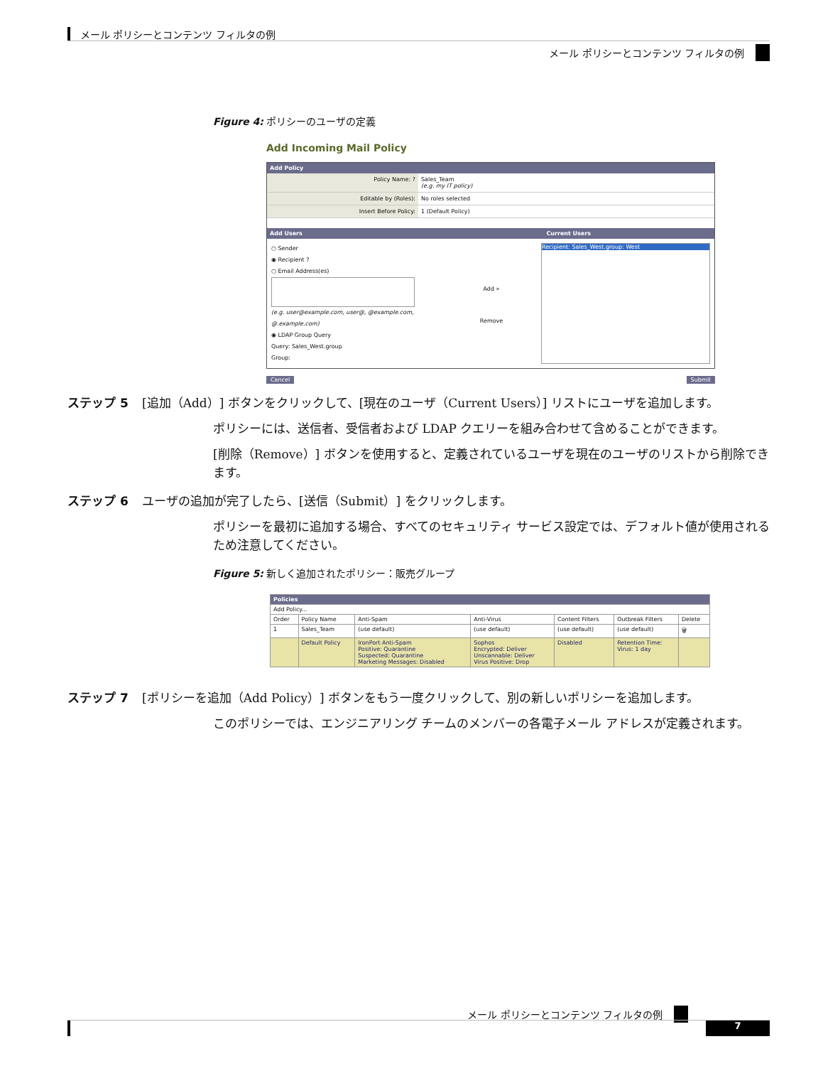メール ポリシーとコンテンツ フィルタの例
メール ポリシーとコンテンツ フィルタの例
Figure 4: ポリシーのユーザの定義
Add Incoming Mail Policy
Add Policy
Policy Name: ? Sales_Team
(e.g. my IT policy)
Editable by (Roles): No roles selected
Insert Before Policy: 1 (Default Policy)
Add Users Current Users
○ Sender
◉ Recipient ?
○ Email Address(es)
(e.g. user@example.com, user@, @example.com, @.example.com)
◉ LDAP Group Query
Query: Sales_West.group
Group:
Add »
Remove
Recipient: Sales_West.group: West
Cancel Submit
ステップ 5 [追加（Add）] ボタンをクリックして、[現在のユーザ（Current Users）] リストにユーザを追加します。
ポリシーには、送信者、受信者および LDAP クエリーを組み合わせて含めることができます。
[削除（Remove）] ボタンを使用すると、定義されているユーザを現在のユーザのリストから削除できます。
ステップ 6 ユーザの追加が完了したら、[送信（Submit）] をクリックします。
ポリシーを最初に追加する場合、すべてのセキュリティ サービス設定では、デフォルト値が使用されるため注意してください。
Figure 5: 新しく追加されたポリシー：販売グループ
| Policies | | | | | | |
| --- | --- | --- | --- | --- | --- | --- |
| Add Policy... | | | | | | |
| Order | Policy Name | Anti-Spam | Anti-Virus | Content Filters | Outbreak Filters | Delete |
| 1 | Sales_Team | (use default) | (use default) | (use default) | (use default) | 🗑 |
| | Default Policy | IronPort Anti-Spam Positive: Quarantine Suspected: Quarantine Marketing Messages: Disabled | Sophos Encrypted: Deliver Unscannable: Deliver Virus Positive: Drop | Disabled | Retention Time: Virus: 1 day | |
ステップ 7 [ポリシーを追加（Add Policy）] ボタンをもう一度クリックして、別の新しいポリシーを追加します。
このポリシーでは、エンジニアリング チームのメンバーの各電子メール アドレスが定義されます。
メール ポリシーとコンテンツ フィルタの例
7